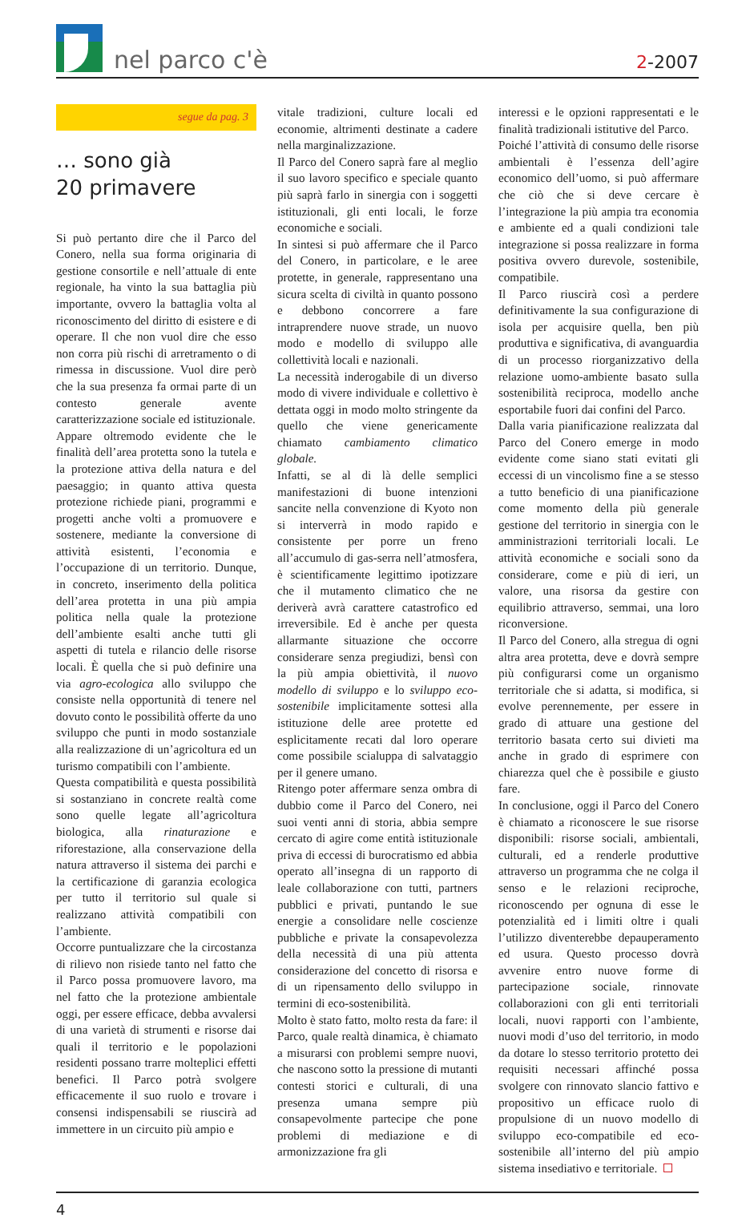nel parco c'è
2-2007
segue da pag. 3
… sono già
20 primavere
Si può pertanto dire che il Parco del Conero, nella sua forma originaria di gestione consortile e nell’attuale di ente regionale, ha vinto la sua battaglia più importante, ovvero la battaglia volta al riconoscimento del diritto di esistere e di operare. Il che non vuol dire che esso non corra più rischi di arretramento o di rimessa in discussione. Vuol dire però che la sua presenza fa ormai parte di un contesto generale avente caratterizzazione sociale ed istituzionale.
Appare oltremodo evidente che le finalità dell’area protetta sono la tutela e la protezione attiva della natura e del paesaggio; in quanto attiva questa protezione richiede piani, programmi e progetti anche volti a promuovere e sostenere, mediante la conversione di attività esistenti, l’economia e l’occupazione di un territorio. Dunque, in concreto, inserimento della politica dell’area protetta in una più ampia politica nella quale la protezione dell’ambiente esalti anche tutti gli aspetti di tutela e rilancio delle risorse locali. È quella che si può definire una via agro-ecologica allo sviluppo che consiste nella opportunità di tenere nel dovuto conto le possibilità offerte da uno sviluppo che punti in modo sostanziale alla realizzazione di un’agricoltura ed un turismo compatibili con l’ambiente.
Questa compatibilità e questa possibilità si sostanziano in concrete realtà come sono quelle legate all’agricoltura biologica, alla rinaturazione e riforestazione, alla conservazione della natura attraverso il sistema dei parchi e la certificazione di garanzia ecologica per tutto il territorio sul quale si realizzano attività compatibili con l’ambiente.
Occorre puntualizzare che la circostanza di rilievo non risiede tanto nel fatto che il Parco possa promuovere lavoro, ma nel fatto che la protezione ambientale oggi, per essere efficace, debba avvalersi di una varietà di strumenti e risorse dai quali il territorio e le popolazioni residenti possano trarre molteplici effetti benefici. Il Parco potrà svolgere efficacemente il suo ruolo e trovare i consensi indispensabili se riuscirà ad immettere in un circuito più ampio e
vitale tradizioni, culture locali ed economie, altrimenti destinate a cadere nella marginalizzazione.
Il Parco del Conero saprà fare al meglio il suo lavoro specifico e speciale quanto più saprà farlo in sinergia con i soggetti istituzionali, gli enti locali, le forze economiche e sociali.
In sintesi si può affermare che il Parco del Conero, in particolare, e le aree protette, in generale, rappresentano una sicura scelta di civiltà in quanto possono e debbono concorrere a fare intraprendere nuove strade, un nuovo modo e modello di sviluppo alle collettività locali e nazionali.
La necessità inderogabile di un diverso modo di vivere individuale e collettivo è dettata oggi in modo molto stringente da quello che viene genericamente chiamato cambiamento climatico globale.
Infatti, se al di là delle semplici manifestazioni di buone intenzioni sancite nella convenzione di Kyoto non si interverrà in modo rapido e consistente per porre un freno all’accumulo di gas-serra nell’atmosfera, è scientificamente legittimo ipotizzare che il mutamento climatico che ne deriverà avrà carattere catastrofico ed irreversibile. Ed è anche per questa allarmante situazione che occorre considerare senza pregiudizi, bensì con la più ampia obiettività, il nuovo modello di sviluppo e lo sviluppo eco-sostenibile implicitamente sottesi alla istituzione delle aree protette ed esplicitamente recati dal loro operare come possibile scialuppa di salvataggio per il genere umano.
Ritengo poter affermare senza ombra di dubbio come il Parco del Conero, nei suoi venti anni di storia, abbia sempre cercato di agire come entità istituzionale priva di eccessi di burocratismo ed abbia operato all’insegna di un rapporto di leale collaborazione con tutti, partners pubblici e privati, puntando le sue energie a consolidare nelle coscienze pubbliche e private la consapevolezza della necessità di una più attenta considerazione del concetto di risorsa e di un ripensamento dello sviluppo in termini di eco-sostenibilità.
Molto è stato fatto, molto resta da fare: il Parco, quale realtà dinamica, è chiamato a misurarsi con problemi sempre nuovi, che nascono sotto la pressione di mutanti contesti storici e culturali, di una presenza umana sempre più consapevolmente partecipe che pone problemi di mediazione e di armonizzazione fra gli
interessi e le opzioni rappresentati e le finalità tradizionali istitutive del Parco.
Poiché l’attività di consumo delle risorse ambientali è l’essenza dell’agire economico dell’uomo, si può affermare che ciò che si deve cercare è l’integrazione la più ampia tra economia e ambiente ed a quali condizioni tale integrazione si possa realizzare in forma positiva ovvero durevole, sostenibile, compatibile.
Il Parco riuscirà così a perdere definitivamente la sua configurazione di isola per acquisire quella, ben più produttiva e significativa, di avanguardia di un processo riorganizzativo della relazione uomo-ambiente basato sulla sostenibilità reciproca, modello anche esportabile fuori dai confini del Parco.
Dalla varia pianificazione realizzata dal Parco del Conero emerge in modo evidente come siano stati evitati gli eccessi di un vincolismo fine a se stesso a tutto beneficio di una pianificazione come momento della più generale gestione del territorio in sinergia con le amministrazioni territoriali locali. Le attività economiche e sociali sono da considerare, come e più di ieri, un valore, una risorsa da gestire con equilibrio attraverso, semmai, una loro riconversione.
Il Parco del Conero, alla stregua di ogni altra area protetta, deve e dovrà sempre più configurarsi come un organismo territoriale che si adatta, si modifica, si evolve perennemente, per essere in grado di attuare una gestione del territorio basata certo sui divieti ma anche in grado di esprimere con chiarezza quel che è possibile e giusto fare.
In conclusione, oggi il Parco del Conero è chiamato a riconoscere le sue risorse disponibili: risorse sociali, ambientali, culturali, ed a renderle produttive attraverso un programma che ne colga il senso e le relazioni reciproche, riconoscendo per ognuna di esse le potenzialità ed i limiti oltre i quali l’utilizzo diventerebbe depauperamento ed usura. Questo processo dovrà avvenire entro nuove forme di partecipazione sociale, rinnovate collaborazioni con gli enti territoriali locali, nuovi rapporti con l’ambiente, nuovi modi d’uso del territorio, in modo da dotare lo stesso territorio protetto dei requisiti necessari affinché possa svolgere con rinnovato slancio fattivo e propositivo un efficace ruolo di propulsione di un nuovo modello di sviluppo eco-compatibile ed eco-sostenibile all’interno del più ampio sistema insediativo e territoriale.
4